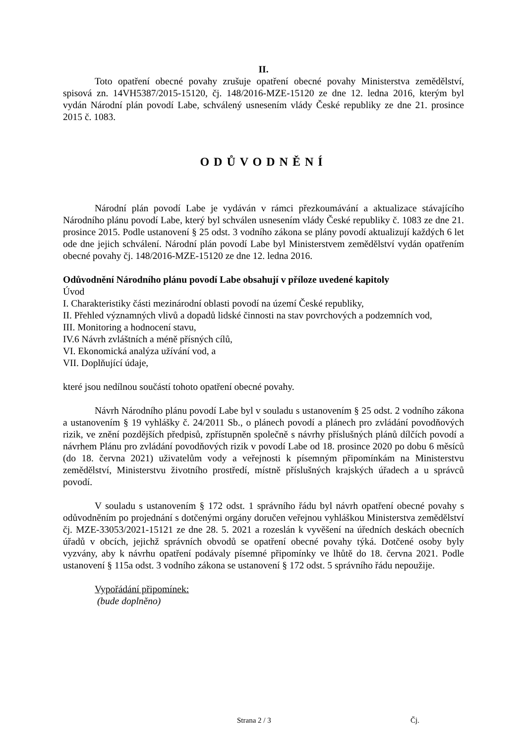II.
Toto opatření obecné povahy zrušuje opatření obecné povahy Ministerstva zemědělství, spisová zn. 14VH5387/2015-15120, čj. 148/2016-MZE-15120 ze dne 12. ledna 2016, kterým byl vydán Národní plán povodí Labe, schválený usnesením vlády České republiky ze dne 21. prosince 2015 č. 1083.
ODŮVODNĚNÍ
Národní plán povodí Labe je vydáván v rámci přezkoumávání a aktualizace stávajícího Národního plánu povodí Labe, který byl schválen usnesením vlády České republiky č. 1083 ze dne 21. prosince 2015. Podle ustanovení § 25 odst. 3 vodního zákona se plány povodí aktualizují každých 6 let ode dne jejich schválení. Národní plán povodí Labe byl Ministerstvem zemědělství vydán opatřením obecné povahy čj. 148/2016-MZE-15120 ze dne 12. ledna 2016.
Odůvodnění Národního plánu povodí Labe obsahují v příloze uvedené kapitoly
Úvod
I. Charakteristiky části mezinárodní oblasti povodí na území České republiky,
II. Přehled významných vlivů a dopadů lidské činnosti na stav povrchových a podzemních vod,
III. Monitoring a hodnocení stavu,
IV.6 Návrh zvláštních a méně přísných cílů,
VI. Ekonomická analýza užívání vod, a
VII. Doplňující údaje,
které jsou nedílnou součástí tohoto opatření obecné povahy.
Návrh Národního plánu povodí Labe byl v souladu s ustanovením § 25 odst. 2 vodního zákona a ustanovením § 19 vyhlášky č. 24/2011 Sb., o plánech povodí a plánech pro zvládání povodňových rizik, ve znění pozdějších předpisů, zpřístupněn společně s návrhy příslušných plánů dílčích povodí a návrhem Plánu pro zvládání povodňových rizik v povodí Labe od 18. prosince 2020 po dobu 6 měsíců (do 18. června 2021) uživatelům vody a veřejnosti k písemným připomínkám na Ministerstvu zemědělství, Ministerstvu životního prostředí, místně příslušných krajských úřadech a u správců povodí.
V souladu s ustanovením § 172 odst. 1 správního řádu byl návrh opatření obecné povahy s odůvodněním po projednání s dotčenými orgány doručen veřejnou vyhláškou Ministerstva zemědělství čj. MZE-33053/2021-15121 ze dne 28. 5. 2021 a rozeslán k vyvěšení na úředních deskách obecních úřadů v obcích, jejichž správních obvodů se opatření obecné povahy týká. Dotčené osoby byly vyzvány, aby k návrhu opatření podávaly písemné připomínky ve lhůtě do 18. června 2021. Podle ustanovení § 115a odst. 3 vodního zákona se ustanovení § 172 odst. 5 správního řádu nepoužije.
Vypořádání připomínek:
(bude doplněno)
Strana 2 / 3 Čj.